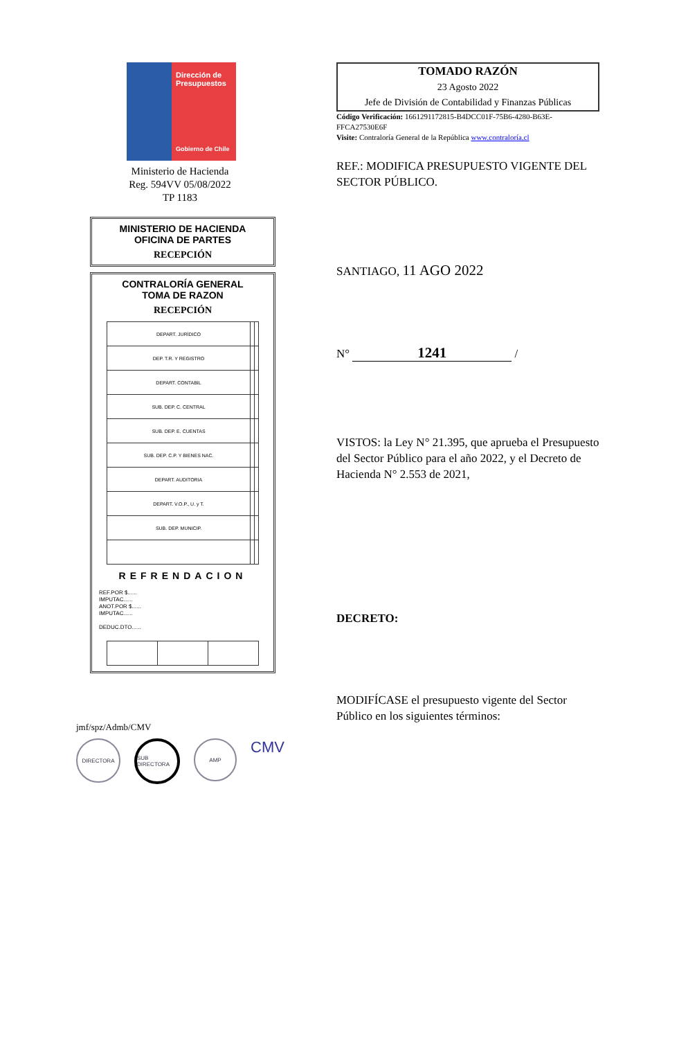Dirección de Presupuestos
Gobierno de Chile
Ministerio de Hacienda
Reg. 594VV 05/08/2022
TP 1183
MINISTERIO DE HACIENDA
OFICINA DE PARTES
RECEPCIÓN
CONTRALORÍA GENERAL
TOMA DE RAZON
RECEPCIÓN
| DEPART. JURÍDICO | | |
| DEP. T.R. Y REGISTRO | | |
| DEPART. CONTABIL | | |
| SUB. DEP. C. CENTRAL | | |
| SUB. DEP. E. CUENTAS | | |
| SUB. DEP. C.P. Y BIENES NAC. | | |
| DEPART. AUDITORIA | | |
| DEPART. V.O.P., U. y T. | | |
| SUB. DEP. MUNICIP. | | |
REFRENDACION
REF.POR $......
IMPUTAC......
ANOT.POR $......
IMPUTAC......
DEDUC.DTO......
jmf/spz/Admb/CMV
DIRECTORA SUB DIRECTORA AMP CMV
TOMADO RAZÓN
23 Agosto 2022
Jefe de División de Contabilidad y Finanzas Públicas
Código Verificación: 1661291172815-B4DCC01F-75B6-4280-B63E-FFCA27530E6F
Visite: Contraloría General de la República www.contraloría.cl
REF.: MODIFICA PRESUPUESTO VIGENTE DEL SECTOR PÚBLICO.
SANTIAGO, 11 AGO 2022
N° 1241 /
VISTOS: la Ley N° 21.395, que aprueba el Presupuesto del Sector Público para el año 2022, y el Decreto de Hacienda N° 2.553 de 2021,
DECRETO:
MODIFÍCASE el presupuesto vigente del Sector Público en los siguientes términos: